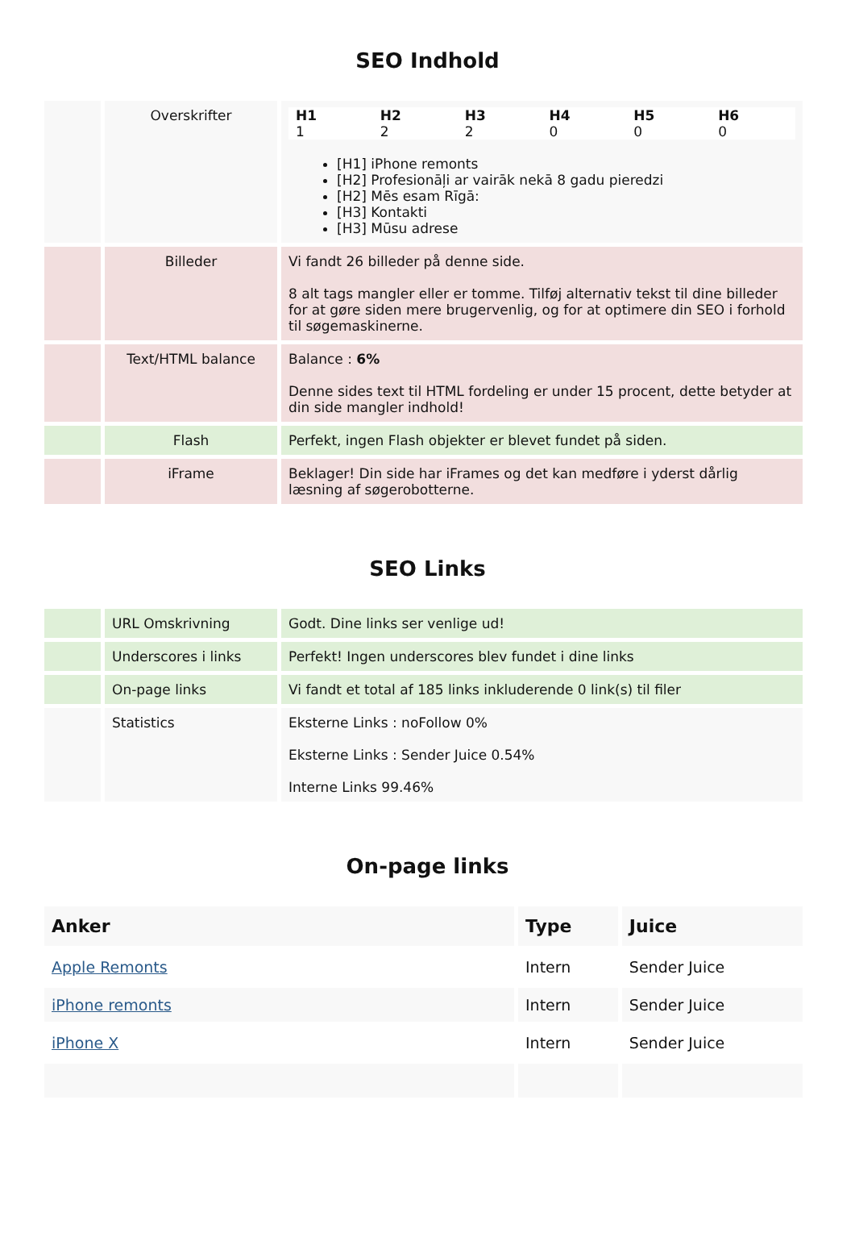SEO Indhold
| | Overskrifter | / H1 1 / H2 2 / H3 2 / H4 0 / H5 0 / H6 0 / [H1] iPhone remonts [H2] Profesionāļi ar vairāk nekā 8 gadu pieredzi [H2] Mēs esam Rīgā: [H3] Kontakti [H3] Mūsu adrese |
| | Billeder | Vi fandt 26 billeder på denne side. 8 alt tags mangler eller er tomme. Tilføj alternativ tekst til dine billeder for at gøre siden mere brugervenlig, og for at optimere din SEO i forhold til søgemaskinerne. |
| | Text/HTML balance | Balance : 6% Denne sides text til HTML fordeling er under 15 procent, dette betyder at din side mangler indhold! |
| | Flash | Perfekt, ingen Flash objekter er blevet fundet på siden. |
| | iFrame | Beklager! Din side har iFrames og det kan medføre i yderst dårlig læsning af søgerobotterne. |
SEO Links
| | URL Omskrivning | Godt. Dine links ser venlige ud! |
| | Underscores i links | Perfekt! Ingen underscores blev fundet i dine links |
| | On-page links | Vi fandt et total af 185 links inkluderende 0 link(s) til filer |
| | Statistics | Eksterne Links : noFollow 0% Eksterne Links : Sender Juice 0.54% Interne Links 99.46% |
On-page links
| Anker | Type | Juice |
| --- | --- | --- |
| Apple Remonts | Intern | Sender Juice |
| iPhone remonts | Intern | Sender Juice |
| iPhone X | Intern | Sender Juice |